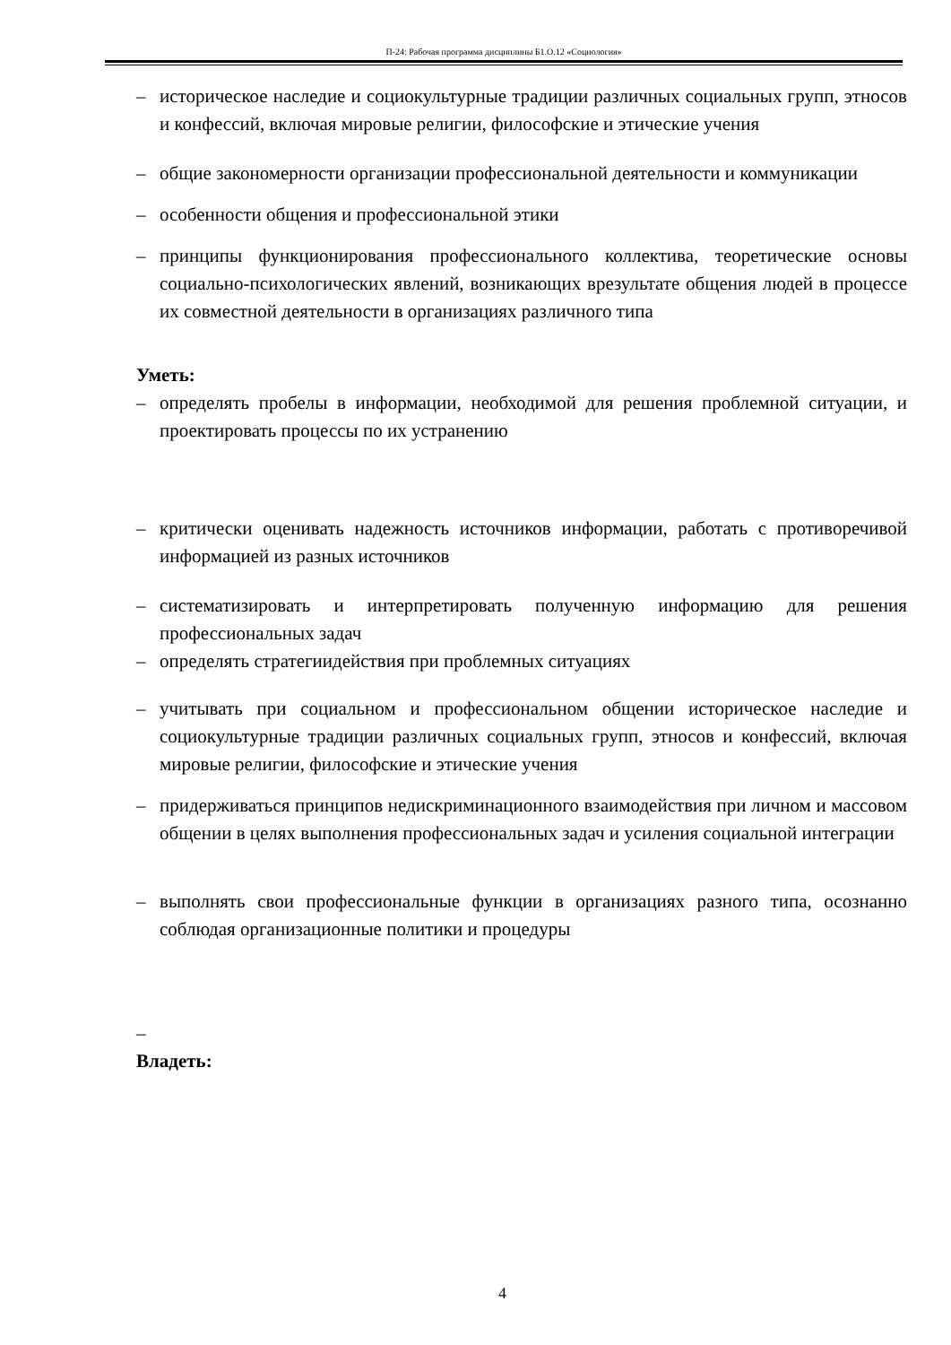П-24: Рабочая программа дисциплины Б1.О.12 «Социология»
– историческое наследие и социокультурные традиции различных социальных групп, этносов и конфессий, включая мировые религии, философские и этические учения
– общие закономерности организации профессиональной деятельности и коммуникации
– особенности общения и профессиональной этики
– принципы функционирования профессионального коллектива, теоретические основы социально-психологических явлений, возникающих врезультате общения людей в процессе их совместной деятельности в организациях различного типа
Уметь:
– определять пробелы в информации, необходимой для решения проблемной ситуации, и проектировать процессы по их устранению
– критически оценивать надежность источников информации, работать с противоречивой информацией из разных источников
– систематизировать и интерпретировать полученную информацию для решения профессиональных задач
– определять стратегиидействия при проблемных ситуациях
– учитывать при социальном и профессиональном общении историческое наследие и социокультурные традиции различных социальных групп, этносов и конфессий, включая мировые религии, философские и этические учения
– придерживаться принципов недискриминационного взаимодействия при личном и массовом общении в целях выполнения профессиональных задач и усиления социальной интеграции
– выполнять свои профессиональные функции в организациях разного типа, осознанно соблюдая организационные политики и процедуры
–
Владеть:
4